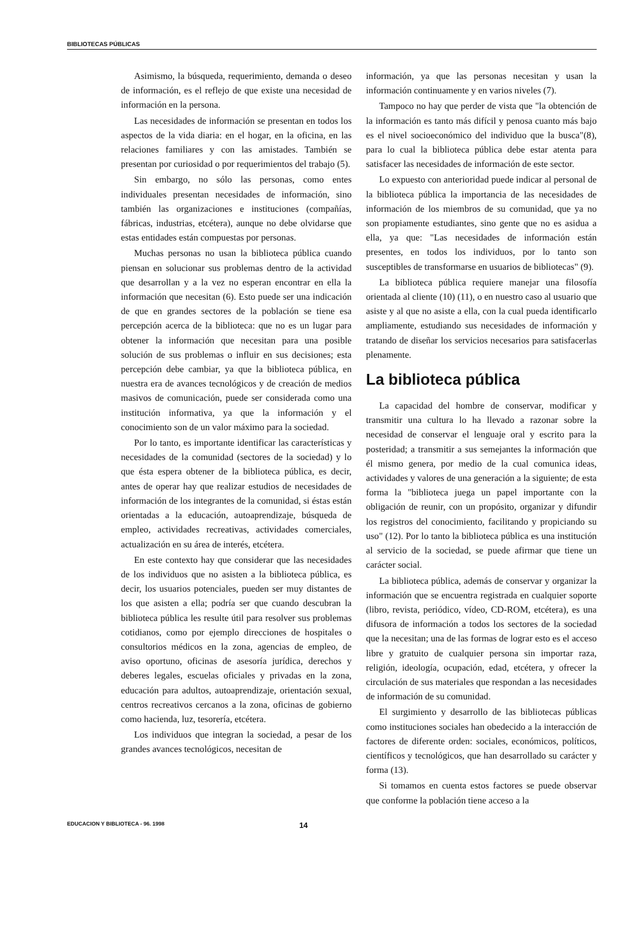BIBLIOTECAS PÚBLICAS
Asimismo, la búsqueda, requerimiento, demanda o deseo de información, es el reflejo de que existe una necesidad de información en la persona.
Las necesidades de información se presentan en todos los aspectos de la vida diaria: en el hogar, en la oficina, en las relaciones familiares y con las amistades. También se presentan por curiosidad o por requerimientos del trabajo (5).
Sin embargo, no sólo las personas, como entes individuales presentan necesidades de información, sino también las organizaciones e instituciones (compañías, fábricas, industrias, etcétera), aunque no debe olvidarse que estas entidades están compuestas por personas.
Muchas personas no usan la biblioteca pública cuando piensan en solucionar sus problemas dentro de la actividad que desarrollan y a la vez no esperan encontrar en ella la información que necesitan (6). Esto puede ser una indicación de que en grandes sectores de la población se tiene esa percepción acerca de la biblioteca: que no es un lugar para obtener la información que necesitan para una posible solución de sus problemas o influir en sus decisiones; esta percepción debe cambiar, ya que la biblioteca pública, en nuestra era de avances tecnológicos y de creación de medios masivos de comunicación, puede ser considerada como una institución informativa, ya que la información y el conocimiento son de un valor máximo para la sociedad.
Por lo tanto, es importante identificar las características y necesidades de la comunidad (sectores de la sociedad) y lo que ésta espera obtener de la biblioteca pública, es decir, antes de operar hay que realizar estudios de necesidades de información de los integrantes de la comunidad, si éstas están orientadas a la educación, autoaprendizaje, búsqueda de empleo, actividades recreativas, actividades comerciales, actualización en su área de interés, etcétera.
En este contexto hay que considerar que las necesidades de los individuos que no asisten a la biblioteca pública, es decir, los usuarios potenciales, pueden ser muy distantes de los que asisten a ella; podría ser que cuando descubran la biblioteca pública les resulte útil para resolver sus problemas cotidianos, como por ejemplo direcciones de hospitales o consultorios médicos en la zona, agencias de empleo, de aviso oportuno, oficinas de asesoría jurídica, derechos y deberes legales, escuelas oficiales y privadas en la zona, educación para adultos, autoaprendizaje, orientación sexual, centros recreativos cercanos a la zona, oficinas de gobierno como hacienda, luz, tesorería, etcétera.
Los individuos que integran la sociedad, a pesar de los grandes avances tecnológicos, necesitan de
información, ya que las personas necesitan y usan la información continuamente y en varios niveles (7).
Tampoco no hay que perder de vista que "la obtención de la información es tanto más difícil y penosa cuanto más bajo es el nivel socioeconómico del individuo que la busca"(8), para lo cual la biblioteca pública debe estar atenta para satisfacer las necesidades de información de este sector.
Lo expuesto con anterioridad puede indicar al personal de la biblioteca pública la importancia de las necesidades de información de los miembros de su comunidad, que ya no son propiamente estudiantes, sino gente que no es asidua a ella, ya que: "Las necesidades de información están presentes, en todos los individuos, por lo tanto son susceptibles de transformarse en usuarios de bibliotecas" (9).
La biblioteca pública requiere manejar una filosofía orientada al cliente (10) (11), o en nuestro caso al usuario que asiste y al que no asiste a ella, con la cual pueda identificarlo ampliamente, estudiando sus necesidades de información y tratando de diseñar los servicios necesarios para satisfacerlas plenamente.
La biblioteca pública
La capacidad del hombre de conservar, modificar y transmitir una cultura lo ha llevado a razonar sobre la necesidad de conservar el lenguaje oral y escrito para la posteridad; a transmitir a sus semejantes la información que él mismo genera, por medio de la cual comunica ideas, actividades y valores de una generación a la siguiente; de esta forma la "biblioteca juega un papel importante con la obligación de reunir, con un propósito, organizar y difundir los registros del conocimiento, facilitando y propiciando su uso" (12). Por lo tanto la biblioteca pública es una institución al servicio de la sociedad, se puede afirmar que tiene un carácter social.
La biblioteca pública, además de conservar y organizar la información que se encuentra registrada en cualquier soporte (libro, revista, periódico, vídeo, CD-ROM, etcétera), es una difusora de información a todos los sectores de la sociedad que la necesitan; una de las formas de lograr esto es el acceso libre y gratuito de cualquier persona sin importar raza, religión, ideología, ocupación, edad, etcétera, y ofrecer la circulación de sus materiales que respondan a las necesidades de información de su comunidad.
El surgimiento y desarrollo de las bibliotecas públicas como instituciones sociales han obedecido a la interacción de factores de diferente orden: sociales, económicos, políticos, científicos y tecnológicos, que han desarrollado su carácter y forma (13).
Si tomamos en cuenta estos factores se puede observar que conforme la población tiene acceso a la
EDUCACION Y BIBLIOTECA - 96. 1998 14